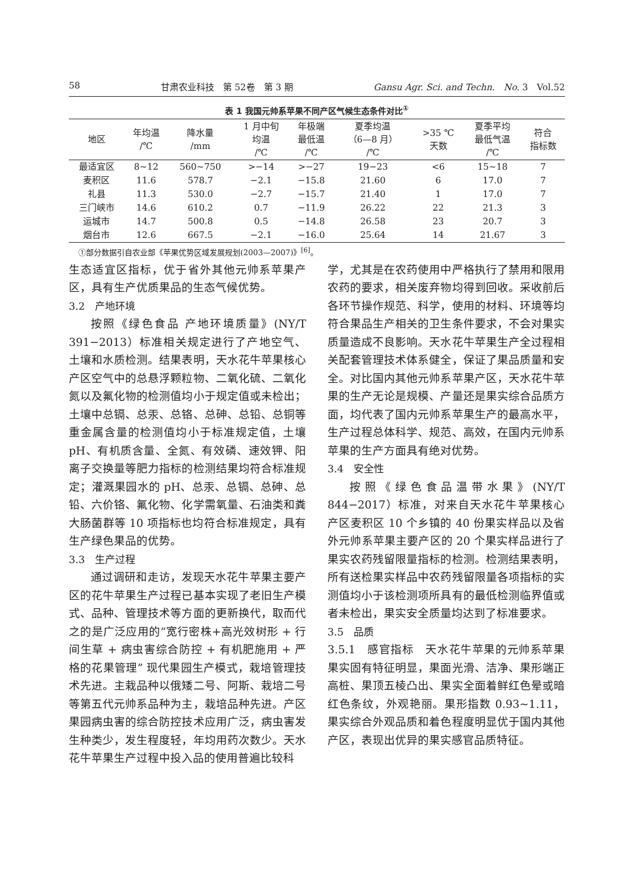58 甘肃农业科技　第 52卷　第 3 期 Gansu Agr. Sci. and Techn.　No. 3　Vol.52
表 1 我国元帅系苹果不同产区气候生态条件对比<sup>①</sup>
| 地区 | 年均温 /℃ | 降水量 /mm | 1 月中旬 均温 /℃ | 年极端 最低温 /℃ | 夏季均温 （6—8 月） /℃ | >35 ℃ 天数 | 夏季平均 最低气温 /℃ | 符合 指标数 |
| --- | --- | --- | --- | --- | --- | --- | --- | --- |
| 最适宜区 | 8~12 | 560~750 | >−14 | >−27 | 19−23 | <6 | 15~18 | 7 |
| 麦积区 | 11.6 | 578.7 | −2.1 | −15.8 | 21.60 | 6 | 17.0 | 7 |
| 礼县 | 11.3 | 530.0 | −2.7 | −15.7 | 21.40 | 1 | 17.0 | 7 |
| 三门峡市 | 14.6 | 610.2 | 0.7 | −11.9 | 26.22 | 22 | 21.3 | 3 |
| 运城市 | 14.7 | 500.8 | 0.5 | −14.8 | 26.58 | 23 | 20.7 | 3 |
| 烟台市 | 12.6 | 667.5 | −2.1 | −16.0 | 25.64 | 14 | 21.67 | 3 |
①部分数据引自农业部《苹果优势区域发展规划(2003—2007)》<sup>[6]</sup>。
生态适宜区指标，优于省外其他元帅系苹果产区，具有生产优质果品的生态气候优势。
3.2　产地环境
按照《绿色食品 产地环境质量》(NY/T 391−2013）标准相关规定进行了产地空气、土壤和水质检测。结果表明，天水花牛苹果核心产区空气中的总悬浮颗粒物、二氧化硫、二氧化氮以及氟化物的检测值均小于规定值或未检出；土壤中总镉、总汞、总铬、总砷、总铅、总铜等重金属含量的检测值均小于标准规定值，土壤 pH、有机质含量、全氮、有效磷、速效钾、阳离子交换量等肥力指标的检测结果均符合标准规定；灌溉果园水的 pH、总汞、总镉、总砷、总铅、六价铬、氟化物、化学需氧量、石油类和粪大肠菌群等 10 项指标也均符合标准规定，具有生产绿色果品的优势。
3.3　生产过程
通过调研和走访，发现天水花牛苹果主要产区的花牛苹果生产过程已基本实现了老旧生产模式、品种、管理技术等方面的更新换代，取而代之的是广泛应用的“宽行密株+高光效树形 + 行间生草 + 病虫害综合防控 + 有机肥施用 + 严格的花果管理” 现代果园生产模式，栽培管理技术先进。主栽品种以俄矮二号、阿斯、栽培二号等第五代元帅系品种为主，栽培品种先进。产区果园病虫害的综合防控技术应用广泛，病虫害发生种类少，发生程度轻，年均用药次数少。天水花牛苹果生产过程中投入品的使用普遍比较科
学，尤其是在农药使用中严格执行了禁用和限用农药的要求，相关废弃物均得到回收。采收前后各环节操作规范、科学，使用的材料、环境等均符合果品生产相关的卫生条件要求，不会对果实质量造成不良影响。天水花牛苹果生产全过程相关配套管理技术体系健全，保证了果品质量和安全。对比国内其他元帅系苹果产区，天水花牛苹果的生产无论是规模、产量还是果实综合品质方面，均代表了国内元帅系苹果生产的最高水平，生产过程总体科学、规范、高效，在国内元帅系苹果的生产方面具有绝对优势。
3.4　安全性
按照《绿色食品温带水果》(NY/T 844−2017）标准，对来自天水花牛苹果核心产区麦积区 10 个乡镇的 40 份果实样品以及省外元帅系苹果主要产区的 20 个果实样品进行了果实农药残留限量指标的检测。检测结果表明，所有送检果实样品中农药残留限量各项指标的实测值均小于该检测项所具有的最低检测临界值或者未检出，果实安全质量均达到了标准要求。
3.5　品质
3.5.1　感官指标　天水花牛苹果的元帅系苹果果实固有特征明显，果面光滑、洁净、果形端正高桩、果顶五棱凸出、果实全面着鲜红色晕或暗红色条纹，外观艳丽。果形指数 0.93~1.11，果实综合外观品质和着色程度明显优于国内其他产区，表现出优异的果实感官品质特征。